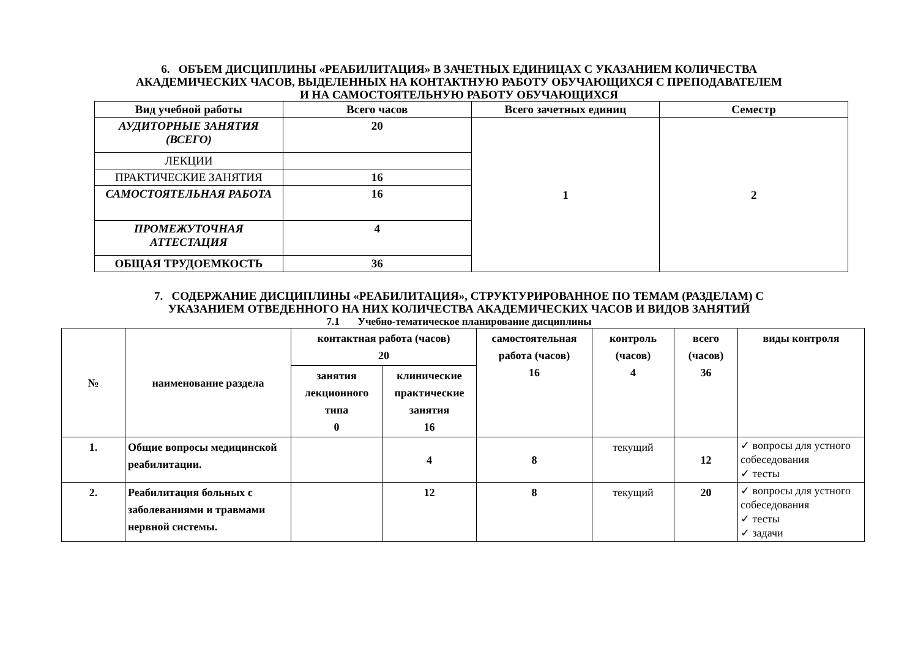6. ОБЪЕМ ДИСЦИПЛИНЫ «РЕАБИЛИТАЦИЯ» В ЗАЧЕТНЫХ ЕДИНИЦАХ С УКАЗАНИЕМ КОЛИЧЕСТВА
АКАДЕМИЧЕСКИХ ЧАСОВ, ВЫДЕЛЕННЫХ НА КОНТАКТНУЮ РАБОТУ ОБУЧАЮЩИХСЯ С ПРЕПОДАВАТЕЛЕМ
И НА САМОСТОЯТЕЛЬНУЮ РАБОТУ ОБУЧАЮЩИХСЯ
| Вид учебной работы | Всего часов | Всего зачетных единиц | Семестр |
| --- | --- | --- | --- |
| АУДИТОРНЫЕ ЗАНЯТИЯ (ВСЕГО) | 20 | 1 | 2 |
| ЛЕКЦИИ | | | |
| ПРАКТИЧЕСКИЕ ЗАНЯТИЯ | 16 | | |
| САМОСТОЯТЕЛЬНАЯ РАБОТА | 16 | | |
| ПРОМЕЖУТОЧНАЯ АТТЕСТАЦИЯ | 4 | | |
| ОБЩАЯ ТРУДОЕМКОСТЬ | 36 | | |
7. СОДЕРЖАНИЕ ДИСЦИПЛИНЫ «РЕАБИЛИТАЦИЯ», СТРУКТУРИРОВАННОЕ ПО ТЕМАМ (РАЗДЕЛАМ) С
УКАЗАНИЕМ ОТВЕДЕННОГО НА НИХ КОЛИЧЕСТВА АКАДЕМИЧЕСКИХ ЧАСОВ И ВИДОВ ЗАНЯТИЙ
7.1 Учебно-тематическое планирование дисциплины
| № | наименование раздела | контактная работа (часов) 20 | | самостоятельная работа (часов) 16 | контроль (часов) 4 | всего (часов) 36 | виды контроля |
| --- | --- | --- | --- | --- | --- | --- | --- |
| | | занятия лекционного типа 0 | клинические практические занятия 16 | | | | |
| 1. | Общие вопросы медицинской реабилитации. | | 4 | 8 | текущий | 12 | ✓ вопросы для устного собеседования ✓ тесты |
| 2. | Реабилитация больных с заболеваниями и травмами нервной системы. | | 12 | 8 | текущий | 20 | ✓ вопросы для устного собеседования ✓ тесты ✓ задачи |